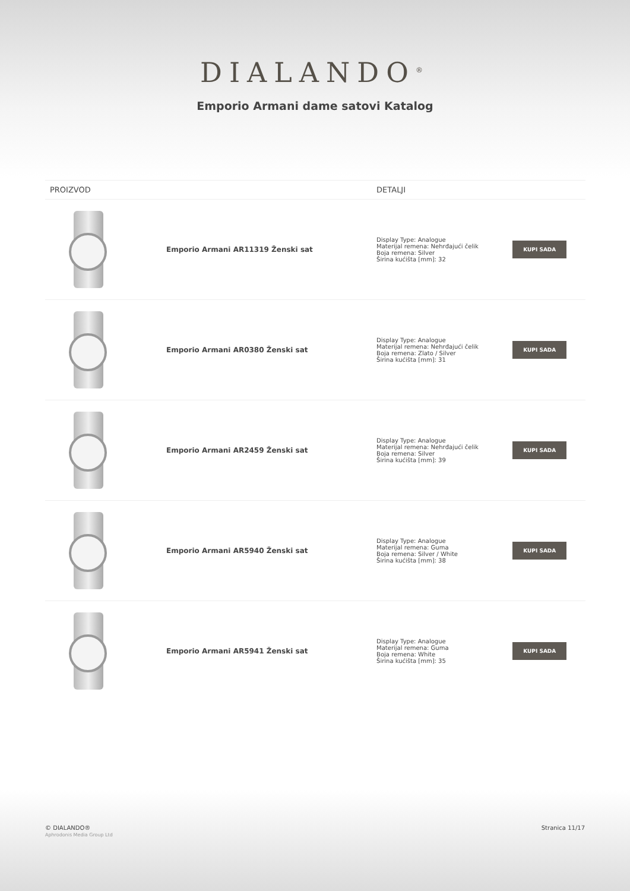DIALANDO<sup>®</sup>
Emporio Armani dame satovi Katalog
| PROIZVOD | | DETALJI | |
| --- | --- | --- | --- |
| | Emporio Armani AR11319 Ženski sat | Display Type: Analogue Materijal remena: Nehrđajući čelik Boja remena: Silver Širina kućišta [mm]: 32 | KUPI SADA |
| | Emporio Armani AR0380 Ženski sat | Display Type: Analogue Materijal remena: Nehrđajući čelik Boja remena: Zlato / Silver Širina kućišta [mm]: 31 | KUPI SADA |
| | Emporio Armani AR2459 Ženski sat | Display Type: Analogue Materijal remena: Nehrđajući čelik Boja remena: Silver Širina kućišta [mm]: 39 | KUPI SADA |
| | Emporio Armani AR5940 Ženski sat | Display Type: Analogue Materijal remena: Guma Boja remena: Silver / White Širina kućišta [mm]: 38 | KUPI SADA |
| | Emporio Armani AR5941 Ženski sat | Display Type: Analogue Materijal remena: Guma Boja remena: White Širina kućišta [mm]: 35 | KUPI SADA |
© DIALANDO®
Aphrodonis Media Group Ltd
Stranica 11/17